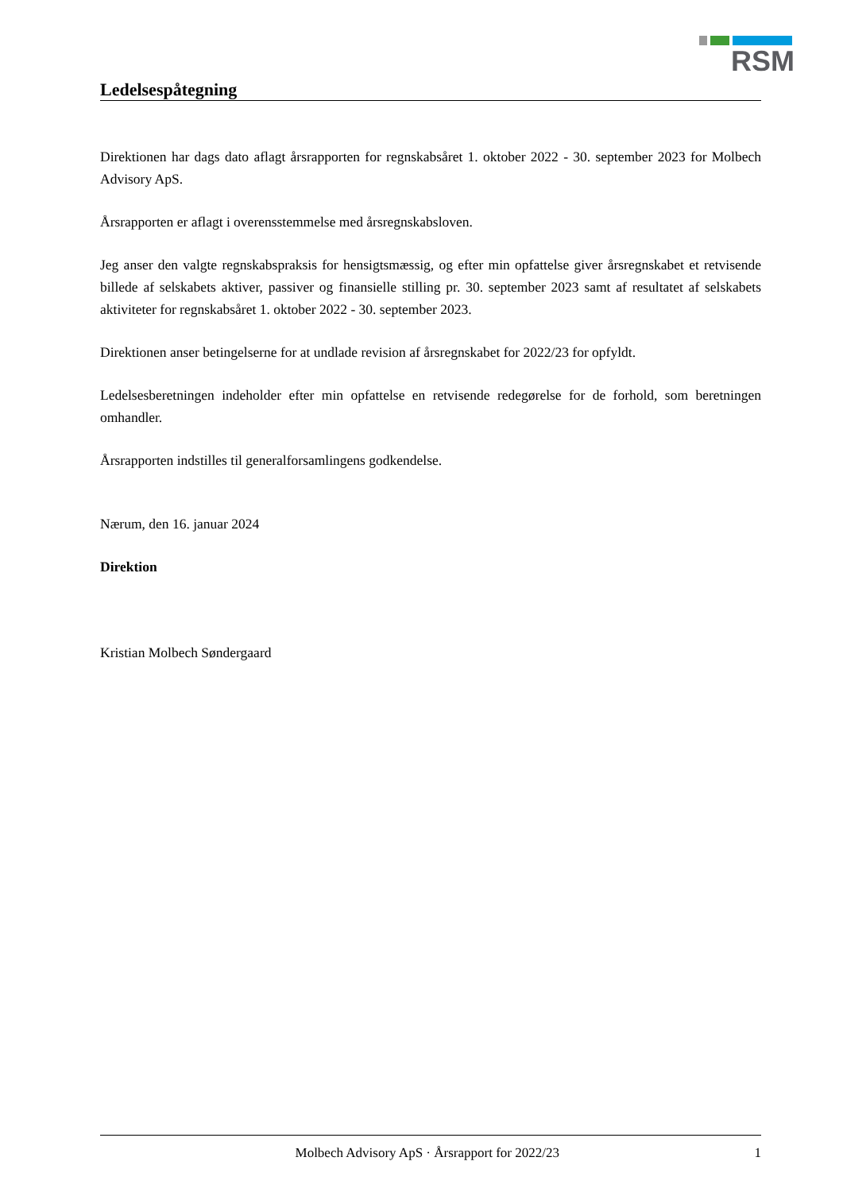RSM
Ledelsespåtegning
Direktionen har dags dato aflagt årsrapporten for regnskabsåret 1. oktober 2022 - 30. september 2023 for Molbech Advisory ApS.
Årsrapporten er aflagt i overensstemmelse med årsregnskabsloven.
Jeg anser den valgte regnskabspraksis for hensigtsmæssig, og efter min opfattelse giver årsregnskabet et retvisende billede af selskabets aktiver, passiver og finansielle stilling pr. 30. september 2023 samt af resultatet af selskabets aktiviteter for regnskabsåret 1. oktober 2022 - 30. september 2023.
Direktionen anser betingelserne for at undlade revision af årsregnskabet for 2022/23 for opfyldt.
Ledelsesberetningen indeholder efter min opfattelse en retvisende redegørelse for de forhold, som beretningen omhandler.
Årsrapporten indstilles til generalforsamlingens godkendelse.
Nærum, den 16. januar 2024
Direktion
Kristian Molbech Søndergaard
Molbech Advisory ApS · Årsrapport for 2022/23 1